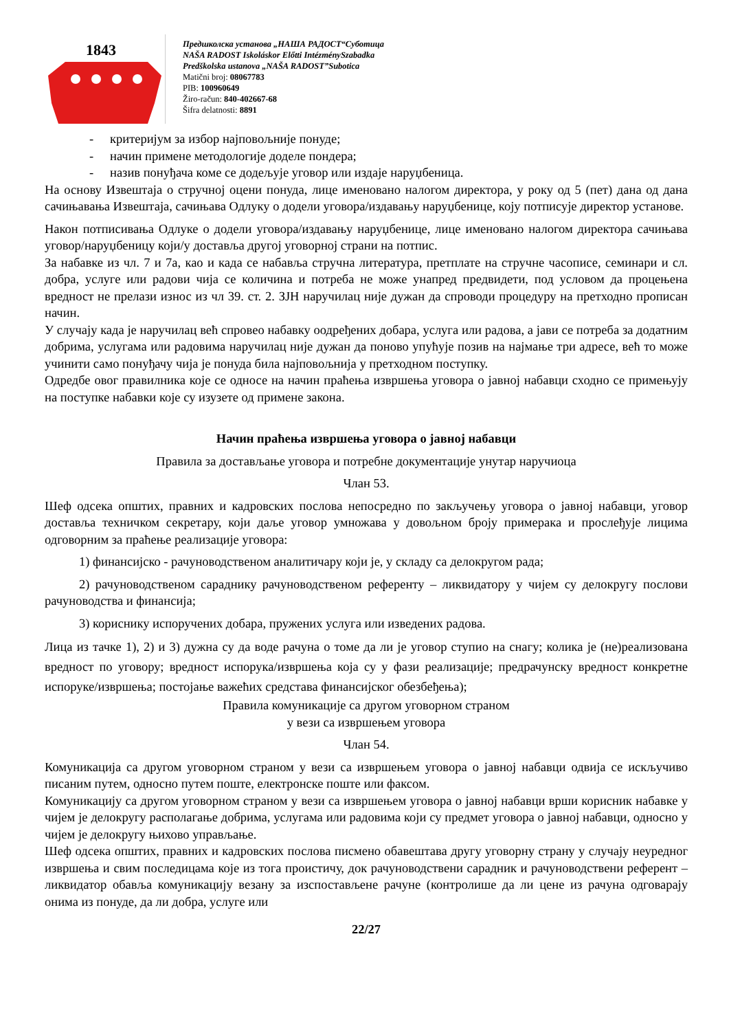1843
Предшколска установа „НАША РАДОСТ“Суботица
NAŠA RADOST Iskoláskor Előtti IntézménySzabadka
Predškolska ustanova „NAŠA RADOST”Subotica
Matični broj: 08067783
PIB: 100960649
Žiro-račun: 840-402667-68
Šifra delatnosti: 8891
- критеријум за избор најповољније понуде;
- начин примене методологије доделе пондера;
- назив понуђача коме се додељује уговор или издаје наруџбеница.
На основу Извештаја о стручној оцени понуда, лице именовано налогом директора, у року од 5 (пет) дана од дана сачињавања Извештаја, сачињава Одлуку о додели уговора/издавању наруџбенице, коју потписује директор установе.
Након потписивања Одлуке о додели уговора/издавању наруџбенице, лице именовано налогом директора сачињава уговор/наруџбеницу који/у доставља другој уговорној страни на потпис.
За набавке из чл. 7 и 7а, као и када се набавља стручна литература, претплате на стручне часописе, семинари и сл. добра, услуге или радови чија се количина и потреба не може унапред предвидети, под условом да процењена вредност не прелази износ из чл 39. ст. 2. ЗЈН наручилац није дужан да спроводи процедуру на претходно прописан начин.
У случају када је наручилац већ спровео набавку оодређених добара, услуга или радова, а јави се потреба за додатним добрима, услугама или радовима наручилац није дужан да поново упућује позив на најмање три адресе, већ то може учинити само понуђачу чија је понуда била најповољнија у претходном поступку.
Одредбе овог правилника које се односе на начин праћења извршења уговора о јавној набавци сходно се примењују на поступке набавки које су изузете од примене закона.
Начин праћења извршења уговора о јавној набавци
Правила за достављање уговора и потребне документације унутар наручиоца
Члан 53.
Шеф одсека општих, правних и кадровских послова непосредно по закључењу уговора о јавној набавци, уговор доставља техничком секретару, који даље уговор умножава у довољном броју примерака и прослеђује лицима одговорним за праћење реализације уговора:
1) финансијско - рачуноводственом аналитичару који је, у складу са делокругом рада;
2) рачуноводственом сараднику рачуноводственом референту – ликвидатору у чијем су делокругу послови рачуноводства и финансија;
3) кориснику испоручених добара, пружених услуга или изведених радова.
Лица из тачке 1), 2) и 3) дужна су да воде рачуна о томе да ли је уговор ступио на снагу; колика је (не)реализована вредност по уговору; вредност испорука/извршења која су у фази реализације; предрачунску вредност конкретне испоруке/извршења; постојање важећих средстава финансијског обезбеђења);
Правила комуникације са другом уговорном страном
у вези са извршењем уговора
Члан 54.
Комуникација са другом уговорном страном у вези са извршењем уговора о јавној набавци одвија се искључиво писаним путем, односно путем поште, електронске поште или факсом.
Комуникацију са другом уговорном страном у вези са извршењем уговора о јавној набавци врши корисник набавке у чијем је делокругу располагање добрима, услугама или радовима који су предмет уговора о јавној набавци, односно у чијем је делокругу њихово управљање.
Шеф одсека општих, правних и кадровских послова писмено обавештава другу уговорну страну у случају неуредног извршења и свим последицама које из тога проистичу, док рачуноводствени сарадник и рачуноводствени референт – ликвидатор обавља комуникацију везану за изспостављене рачуне (контролише да ли цене из рачуна одговарају онима из понуде, да ли добра, услуге или
22/27